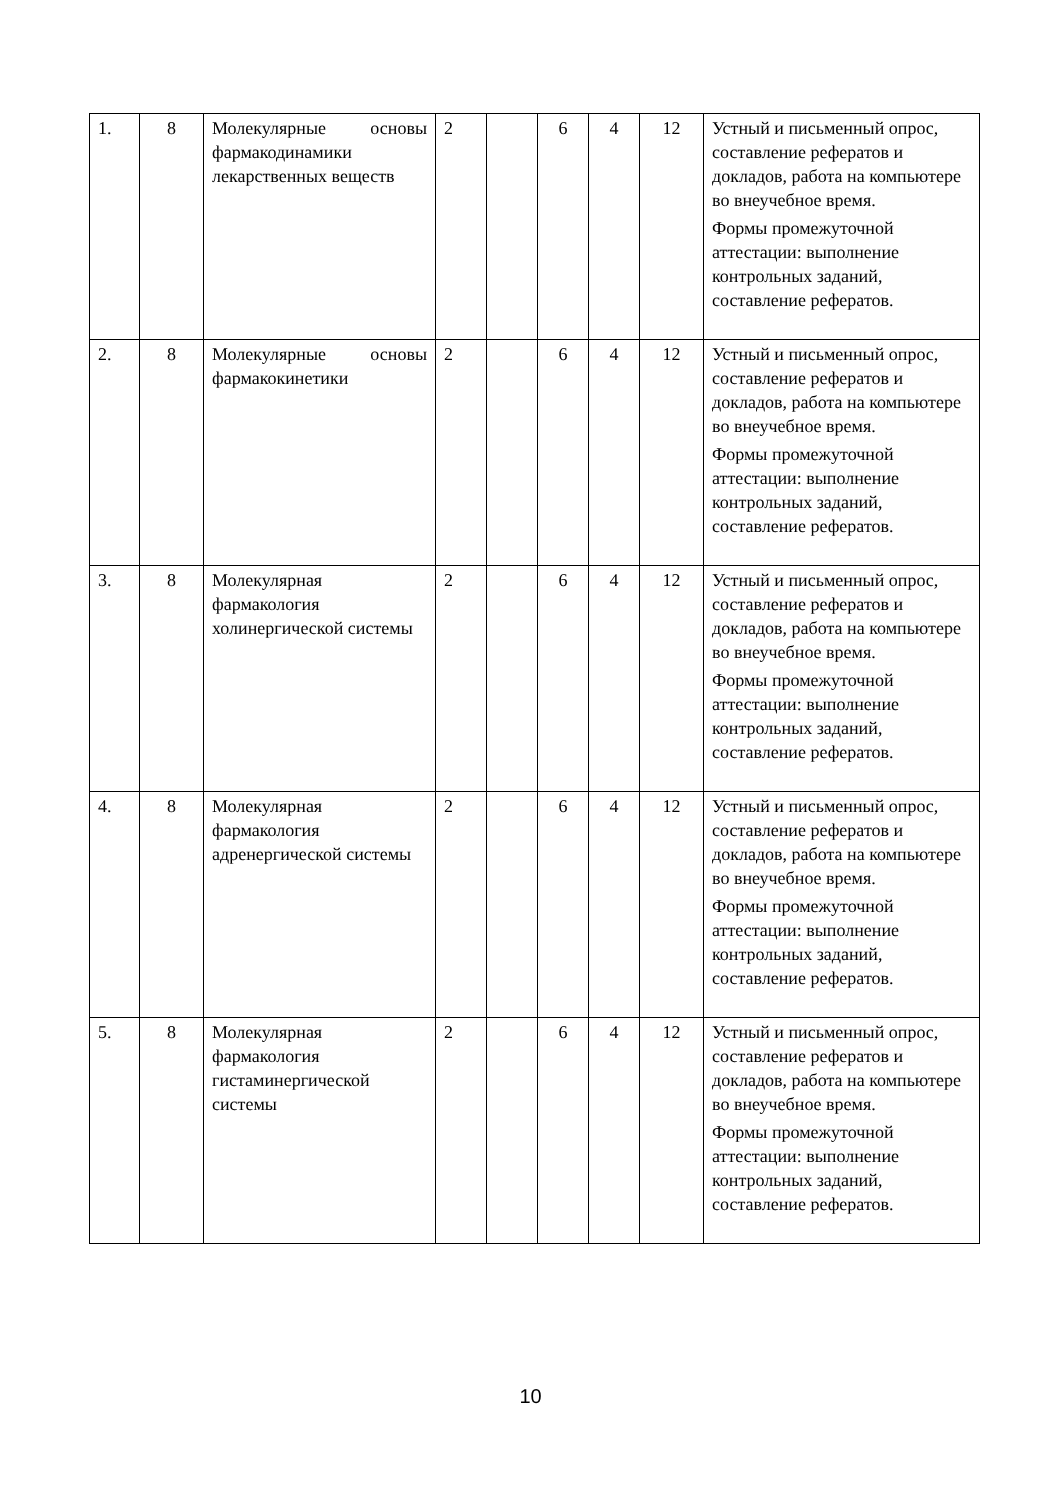| 1. | 8 | Молекулярные основы фармакодинамики лекарственных веществ | 2 | | 6 | 4 | 12 | Устный и письменный опрос, составление рефератов и докладов, работа на компьютере во внеучебное время. Формы промежуточной аттестации: выполнение контрольных заданий, составление рефератов. |
| 2. | 8 | Молекулярные основы фармакокинетики | 2 | | 6 | 4 | 12 | Устный и письменный опрос, составление рефератов и докладов, работа на компьютере во внеучебное время. Формы промежуточной аттестации: выполнение контрольных заданий, составление рефератов. |
| 3. | 8 | Молекулярная фармакология холинергической системы | 2 | | 6 | 4 | 12 | Устный и письменный опрос, составление рефератов и докладов, работа на компьютере во внеучебное время. Формы промежуточной аттестации: выполнение контрольных заданий, составление рефератов. |
| 4. | 8 | Молекулярная фармакология адренергической системы | 2 | | 6 | 4 | 12 | Устный и письменный опрос, составление рефератов и докладов, работа на компьютере во внеучебное время. Формы промежуточной аттестации: выполнение контрольных заданий, составление рефератов. |
| 5. | 8 | Молекулярная фармакология гистаминергической системы | 2 | | 6 | 4 | 12 | Устный и письменный опрос, составление рефератов и докладов, работа на компьютере во внеучебное время. Формы промежуточной аттестации: выполнение контрольных заданий, составление рефератов. |
10